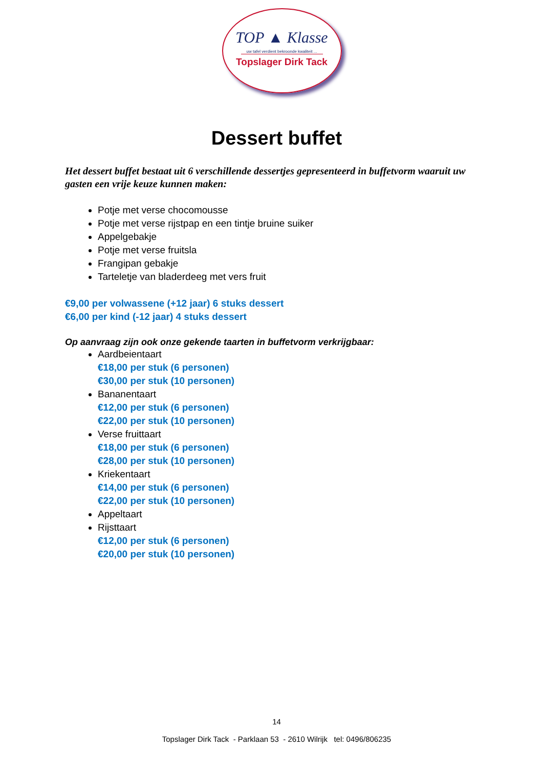TOP ▲ Klasse
uw tafel verdient bekroonde kwaliteit ...
Topslager Dirk Tack
Dessert buffet
Het dessert buffet bestaat uit 6 verschillende dessertjes gepresenteerd in buffetvorm waaruit uw gasten een vrije keuze kunnen maken:
Potje met verse chocomousse
Potje met verse rijstpap en een tintje bruine suiker
Appelgebakje
Potje met verse fruitsla
Frangipan gebakje
Tarteletje van bladerdeeg met vers fruit
€9,00 per volwassene (+12 jaar) 6 stuks dessert
€6,00 per kind (-12 jaar) 4 stuks dessert
Op aanvraag zijn ook onze gekende taarten in buffetvorm verkrijgbaar:
Aardbeientaart
€18,00 per stuk (6 personen)
€30,00 per stuk (10 personen)
Bananentaart
€12,00 per stuk (6 personen)
€22,00 per stuk (10 personen)
Verse fruittaart
€18,00 per stuk (6 personen)
€28,00 per stuk (10 personen)
Kriekentaart
€14,00 per stuk (6 personen)
€22,00 per stuk (10 personen)
Appeltaart
Rijsttaart
€12,00 per stuk (6 personen)
€20,00 per stuk (10 personen)
14
Topslager Dirk Tack - Parklaan 53 - 2610 Wilrijk tel: 0496/806235